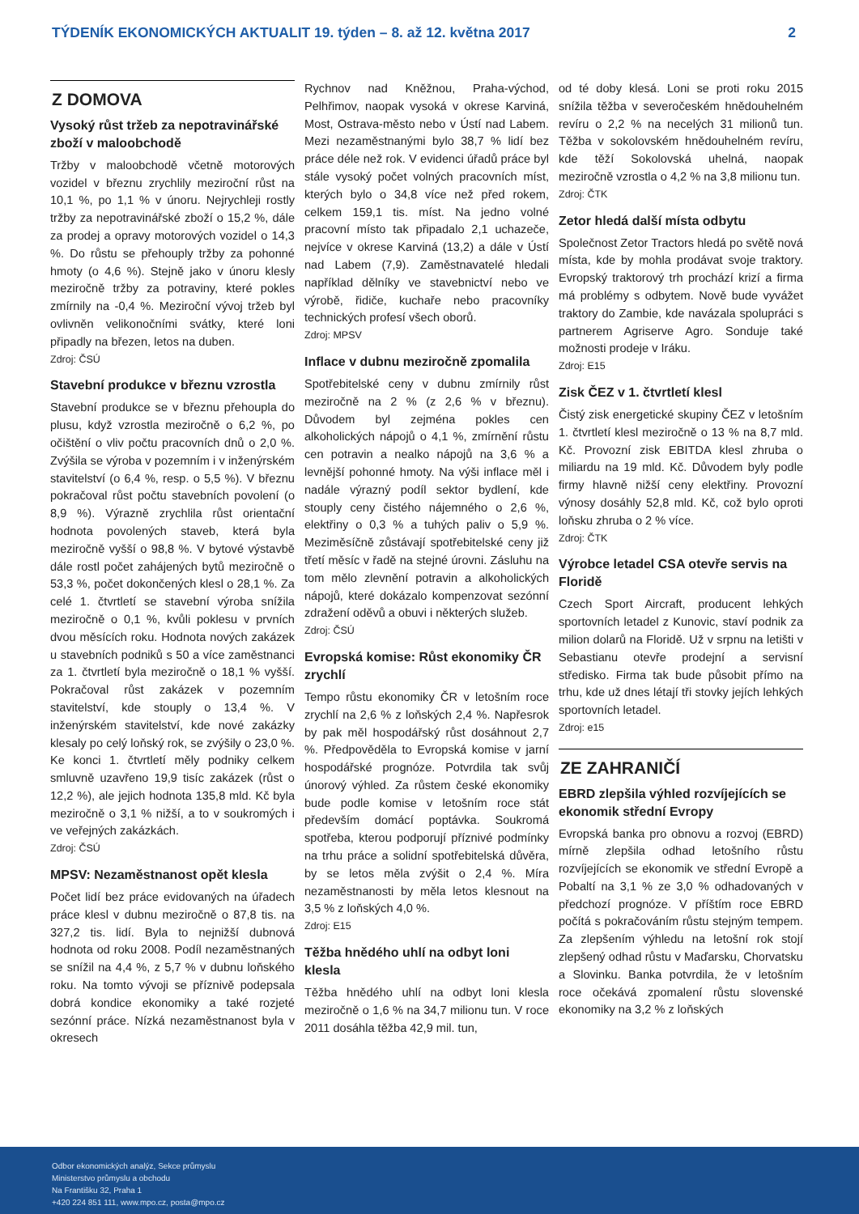TÝDENÍK EKONOMICKÝCH AKTUALIT 19. týden – 8. až 12. května 2017 2
Z DOMOVA
Vysoký růst tržeb za nepotravinářské zboží v maloobchodě
Tržby v maloobchodě včetně motorových vozidel v březnu zrychlily meziroční růst na 10,1 %, po 1,1 % v únoru. Nejrychleji rostly tržby za nepotravinářské zboží o 15,2 %, dále za prodej a opravy motorových vozidel o 14,3 %. Do růstu se přehouply tržby za pohonné hmoty (o 4,6 %). Stejně jako v únoru klesly meziročně tržby za potraviny, které pokles zmírnily na -0,4 %. Meziroční vývoj tržeb byl ovlivněn velikonočními svátky, které loni připadly na březen, letos na duben.
Zdroj: ČSÚ
Stavební produkce v březnu vzrostla
Stavební produkce se v březnu přehoupla do plusu, když vzrostla meziročně o 6,2 %, po očištění o vliv počtu pracovních dnů o 2,0 %. Zvýšila se výroba v pozemním i v inženýrském stavitelství (o 6,4 %, resp. o 5,5 %). V březnu pokračoval růst počtu stavebních povolení (o 8,9 %). Výrazně zrychlila růst orientační hodnota povolených staveb, která byla meziročně vyšší o 98,8 %. V bytové výstavbě dále rostl počet zahájených bytů meziročně o 53,3 %, počet dokončených klesl o 28,1 %. Za celé 1. čtvrtletí se stavební výroba snížila meziročně o 0,1 %, kvůli poklesu v prvních dvou měsících roku. Hodnota nových zakázek u stavebních podniků s 50 a více zaměstnanci za 1. čtvrtletí byla meziročně o 18,1 % vyšší. Pokračoval růst zakázek v pozemním stavitelství, kde stouply o 13,4 %. V inženýrském stavitelství, kde nové zakázky klesaly po celý loňský rok, se zvýšily o 23,0 %. Ke konci 1. čtvrtletí měly podniky celkem smluvně uzavřeno 19,9 tisíc zakázek (růst o 12,2 %), ale jejich hodnota 135,8 mld. Kč byla meziročně o 3,1 % nižší, a to v soukromých i ve veřejných zakázkách.
Zdroj: ČSÚ
MPSV: Nezaměstnanost opět klesla
Počet lidí bez práce evidovaných na úřadech práce klesl v dubnu meziročně o 87,8 tis. na 327,2 tis. lidí. Byla to nejnižší dubnová hodnota od roku 2008. Podíl nezaměstnaných se snížil na 4,4 %, z 5,7 % v dubnu loňského roku. Na tomto vývoji se příznivě podepsala dobrá kondice ekonomiky a také rozjeté sezónní práce. Nízká nezaměstnanost byla v okresech
Rychnov nad Kněžnou, Praha-východ, Pelhřimov, naopak vysoká v okrese Karviná, Most, Ostrava-město nebo v Ústí nad Labem. Mezi nezaměstnanými bylo 38,7 % lidí bez práce déle než rok. V evidenci úřadů práce byl stále vysoký počet volných pracovních míst, kterých bylo o 34,8 více než před rokem, celkem 159,1 tis. míst. Na jedno volné pracovní místo tak připadalo 2,1 uchazeče, nejvíce v okrese Karviná (13,2) a dále v Ústí nad Labem (7,9). Zaměstnavatelé hledali například dělníky ve stavebnictví nebo ve výrobě, řidiče, kuchaře nebo pracovníky technických profesí všech oborů.
Zdroj: MPSV
Inflace v dubnu meziročně zpomalila
Spotřebitelské ceny v dubnu zmírnily růst meziročně na 2 % (z 2,6 % v březnu). Důvodem byl zejména pokles cen alkoholických nápojů o 4,1 %, zmírnění růstu cen potravin a nealko nápojů na 3,6 % a levnější pohonné hmoty. Na výši inflace měl i nadále výrazný podíl sektor bydlení, kde stouply ceny čistého nájemného o 2,6 %, elektřiny o 0,3 % a tuhých paliv o 5,9 %. Meziměsíčně zůstávají spotřebitelské ceny již třetí měsíc v řadě na stejné úrovni. Zásluhu na tom mělo zlevnění potravin a alkoholických nápojů, které dokázalo kompenzovat sezónní zdražení oděvů a obuvi i některých služeb.
Zdroj: ČSÚ
Evropská komise: Růst ekonomiky ČR zrychlí
Tempo růstu ekonomiky ČR v letošním roce zrychlí na 2,6 % z loňských 2,4 %. Napřesrok by pak měl hospodářský růst dosáhnout 2,7 %. Předpověděla to Evropská komise v jarní hospodářské prognóze. Potvrdila tak svůj únorový výhled. Za růstem české ekonomiky bude podle komise v letošním roce stát především domácí poptávka. Soukromá spotřeba, kterou podporují příznivé podmínky na trhu práce a solidní spotřebitelská důvěra, by se letos měla zvýšit o 2,4 %. Míra nezaměstnanosti by měla letos klesnout na 3,5 % z loňských 4,0 %.
Zdroj: E15
Těžba hnědého uhlí na odbyt loni klesla
Těžba hnědého uhlí na odbyt loni klesla meziročně o 1,6 % na 34,7 milionu tun. V roce 2011 dosáhla těžba 42,9 mil. tun,
od té doby klesá. Loni se proti roku 2015 snížila těžba v severočeském hnědouhelném revíru o 2,2 % na necelých 31 milionů tun. Těžba v sokolovském hnědouhelném revíru, kde těží Sokolovská uhelná, naopak meziročně vzrostla o 4,2 % na 3,8 milionu tun.
Zdroj: ČTK
Zetor hledá další místa odbytu
Společnost Zetor Tractors hledá po světě nová místa, kde by mohla prodávat svoje traktory. Evropský traktorový trh prochází krizí a firma má problémy s odbytem. Nově bude vyvážet traktory do Zambie, kde navázala spolupráci s partnerem Agriserve Agro. Sonduje také možnosti prodeje v Iráku.
Zdroj: E15
Zisk ČEZ v 1. čtvrtletí klesl
Čistý zisk energetické skupiny ČEZ v letošním 1. čtvrtletí klesl meziročně o 13 % na 8,7 mld. Kč. Provozní zisk EBITDA klesl zhruba o miliardu na 19 mld. Kč. Důvodem byly podle firmy hlavně nižší ceny elektřiny. Provozní výnosy dosáhly 52,8 mld. Kč, což bylo oproti loňsku zhruba o 2 % více.
Zdroj: ČTK
Výrobce letadel CSA otevře servis na Floridě
Czech Sport Aircraft, producent lehkých sportovních letadel z Kunovic, staví podnik za milion dolarů na Floridě. Už v srpnu na letišti v Sebastianu otevře prodejní a servisní středisko. Firma tak bude působit přímo na trhu, kde už dnes létají tři stovky jejích lehkých sportovních letadel.
Zdroj: e15
ZE ZAHRANIČÍ
EBRD zlepšila výhled rozvíjejících se ekonomik střední Evropy
Evropská banka pro obnovu a rozvoj (EBRD) mírně zlepšila odhad letošního růstu rozvíjejících se ekonomik ve střední Evropě a Pobaltí na 3,1 % ze 3,0 % odhadovaných v předchozí prognóze. V příštím roce EBRD počítá s pokračováním růstu stejným tempem. Za zlepšením výhledu na letošní rok stojí zlepšený odhad růstu v Maďarsku, Chorvatsku a Slovinku. Banka potvrdila, že v letošním roce očekává zpomalení růstu slovenské ekonomiky na 3,2 % z loňských
Odbor ekonomických analýz, Sekce průmyslu
Ministerstvo průmyslu a obchodu
Na Františku 32, Praha 1
+420 224 851 111, www.mpo.cz, posta@mpo.cz